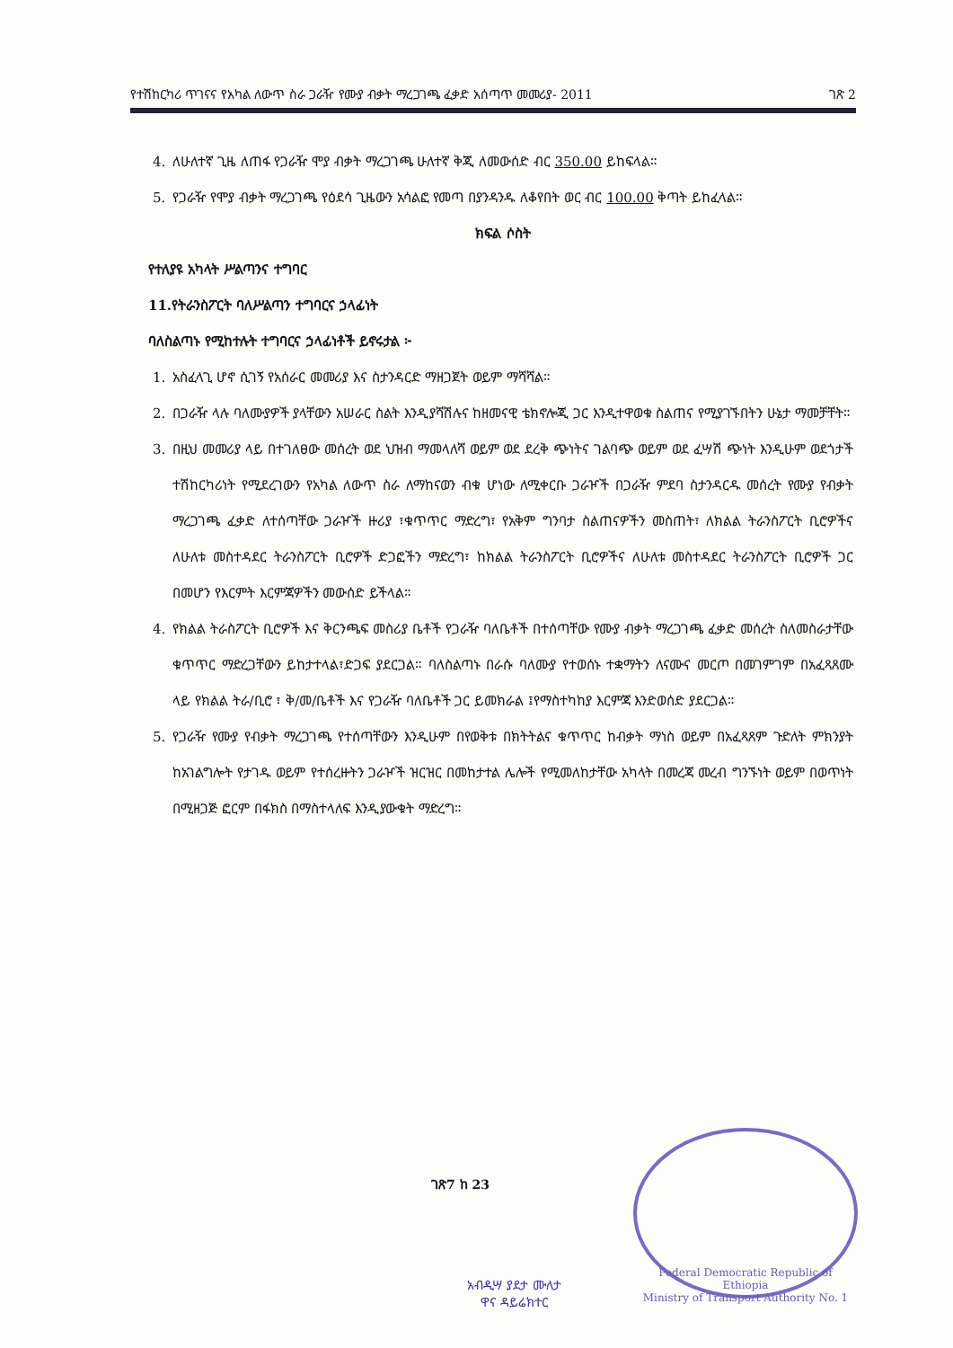የተሽከርካሪ ጥገናና የአካል ለውጥ ስራ ጋራዥ የሙያ ብቃት ማረጋገጫ ፈቃድ አሰጣጥ መመሪያ- 2011 ገጽ 2
4. ለሁለተኛ ጊዜ ለጠፋ የጋራዥ ሞያ ብቃት ማረጋገጫ ሁለተኛ ቅጂ ለመውሰድ ብር 350.00 ይከፍላል።
5. የጋራዥ የሞያ ብቃት ማረጋገጫ የዕደሳ ጊዜውን አሳልፎ የመጣ በያንዳንዱ ለቆየበት ወር ብር 100.00 ቅጣት ይከፈላል።
ክፍል ሶስት
የተለያዩ አካላት ሥልጣንና ተግባር
11.የትራንስፖርት ባለሥልጣን ተግባርና ኃላፊነት
ባለስልጣኑ የሚከተሉት ተግባርና ኃላፊነቶች ይኖሩታል ፦
1. አስፈላጊ ሆኖ ሲገኝ የአሰራር መመሪያ እና ስታንዳርድ ማዘጋጀት ወይም ማሻሻል።
2. በጋራዥ ላሉ ባለሙያዎች ያላቸውን አሠራር ስልት እንዲያሻሽሉና ከዘመናዊ ቴክኖሎጂ ጋር እንዲተዋወቁ ስልጠና የሚያገኙበትን ሁኔታ ማመቻቸት።
3. በዚህ መመሪያ ላይ በተገለፀው መሰረት ወደ ህዝብ ማመላለሻ ወይም ወደ ደረቅ ጭነትና ገልባጭ ወይም ወደ ፈሣሽ ጭነት እንዲሁም ወደጎታች ተሽከርካሪነት የሚደረገውን የአካል ለውጥ ስራ ለማከናወን ብቁ ሆነው ለሚቀርቡ ጋራዦች በጋራዥ ምደባ ስታንዳርዱ መሰረት የሙያ የብቃት ማረጋገጫ ፈቃድ ለተሰጣቸው ጋራዦች ዙሪያ ፣ቁጥጥር ማድረግ፣ የአቅም ግንባታ ስልጠናዎችን መስጠት፣ ለክልል ትራንስፖርት ቢሮዎችና ለሁለቱ መስተዳደር ትራንስፖርት ቢሮዎች ድጋፎችን ማድረግ፣ ከክልል ትራንስፖርት ቢሮዎችና ለሁለቱ መስተዳደር ትራንስፖርት ቢሮዎች ጋር በመሆን የእርምት እርምጃዎችን መውሰድ ይችላል።
4. የክልል ትራስፖርት ቢሮዎች እና ቅርንጫፍ መስሪያ ቤቶች የጋራዥ ባለቤቶች በተሰጣቸው የሙያ ብቃት ማረጋገጫ ፈቃድ መሰረት ስለመስራታቸው ቁጥጥር ማድረጋቸውን ይከታተላል፣ድጋፍ ያደርጋል። ባለስልጣኑ በራሱ ባለሙያ የተወሰኑ ተቋማትን ለናሙና መርጦ በመገምገም በአፈጻጸሙ ላይ የክልል ትራ/ቢሮ ፣ ቅ/መ/ቤቶች እና የጋራዥ ባለቤቶች ጋር ይመክራል ፤የማስተካከያ እርምጃ እንድወሰድ ያደርጋል።
5. የጋራዥ የሙያ የብቃት ማረጋገጫ የተሰጣቸውን እንዲሁም በየወቅቱ በክትትልና ቁጥጥር ከብቃት ማነስ ወይም በአፈጻጸም ጉድለት ምክንያት ከአገልግሎት የታገዱ ወይም የተሰረዙትን ጋራዦች ዝርዝር በመከታተል ሌሎች የሚመለከታቸው አካላት በመረጃ መረብ ግንኙነት ወይም በወጥነት በሚዘጋጅ ፎርም በፋክስ በማስተላለፍ እንዲያውቁት ማድረግ።
Federal Democratic Republic of Ethiopia
Ministry of Transport Authority No. 1
ገጽ7 ከ 23
አብዲሣ ያደታ ሙለታ
ዋና ዳይሬክተር